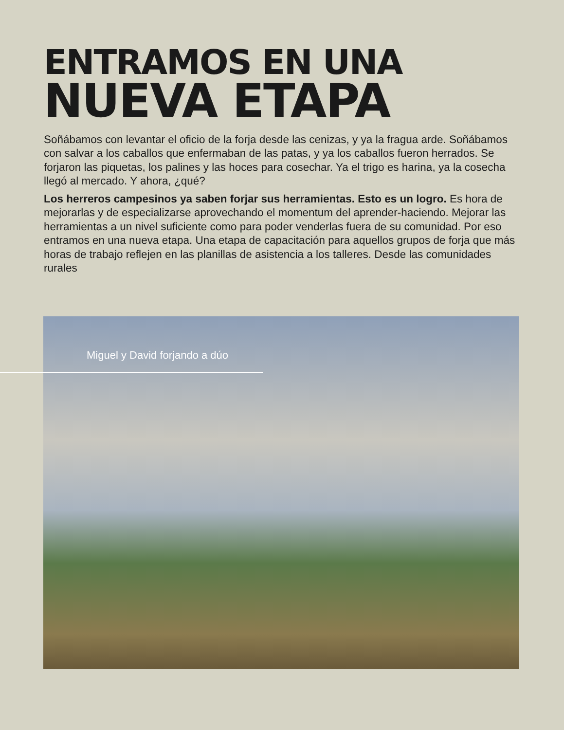ENTRAMOS EN UNA
NUEVA ETAPA
Soñábamos con levantar el oficio de la forja desde las cenizas, y ya la fragua arde. Soñábamos con salvar a los caballos que enfermaban de las patas, y ya los caballos fueron herrados. Se forjaron las piquetas, los palines y las hoces para cosechar. Ya el trigo es harina, ya la cosecha llegó al mercado. Y ahora, ¿qué?
Los herreros campesinos ya saben forjar sus herramientas. Esto es un logro. Es hora de mejorarlas y de especializarse aprovechando el momentum del aprender-haciendo. Mejorar las herramientas a un nivel suficiente como para poder venderlas fuera de su comunidad. Por eso entramos en una nueva etapa. Una etapa de capacitación para aquellos grupos de forja que más horas de trabajo reflejen en las planillas de asistencia a los talleres. Desde las comunidades rurales
Miguel y David forjando a dúo